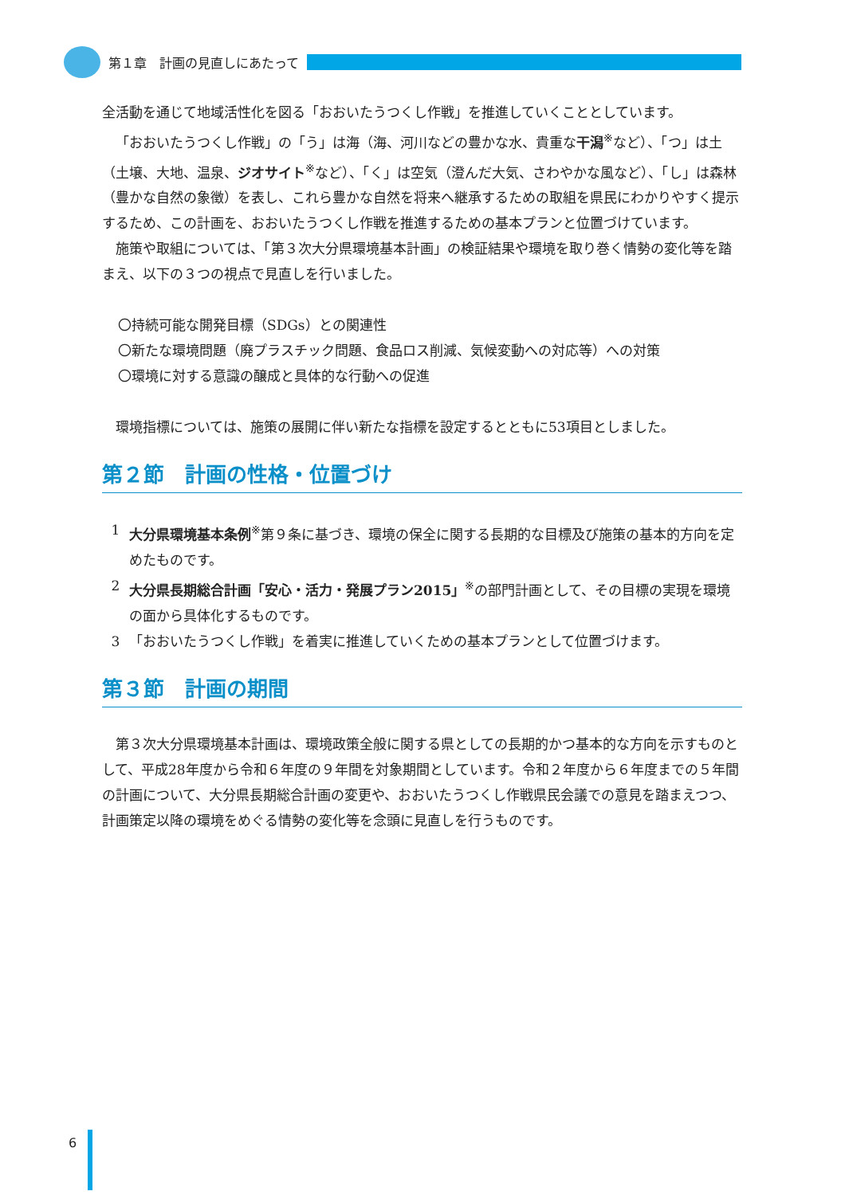第１章　計画の見直しにあたって
全活動を通じて地域活性化を図る「おおいたうつくし作戦」を推進していくこととしています。
「おおいたうつくし作戦」の「う」は海（海、河川などの豊かな水、貴重な干潟<sup>※</sup>など）、「つ」は土（土壌、大地、温泉、ジオサイト<sup>※</sup>など）、「く」は空気（澄んだ大気、さわやかな風など）、「し」は森林（豊かな自然の象徴）を表し、これら豊かな自然を将来へ継承するための取組を県民にわかりやすく提示するため、この計画を、おおいたうつくし作戦を推進するための基本プランと位置づけています。
施策や取組については、「第３次大分県環境基本計画」の検証結果や環境を取り巻く情勢の変化等を踏まえ、以下の３つの視点で見直しを行いました。
〇持続可能な開発目標（SDGs）との関連性
〇新たな環境問題（廃プラスチック問題、食品ロス削減、気候変動への対応等）への対策
〇環境に対する意識の醸成と具体的な行動への促進
環境指標については、施策の展開に伴い新たな指標を設定するとともに53項目としました。
第２節　計画の性格・位置づけ
1 大分県環境基本条例<sup>※</sup>第９条に基づき、環境の保全に関する長期的な目標及び施策の基本的方向を定めたものです。
2 大分県長期総合計画「安心・活力・発展プラン2015」<sup>※</sup>の部門計画として、その目標の実現を環境の面から具体化するものです。
3 「おおいたうつくし作戦」を着実に推進していくための基本プランとして位置づけます。
第３節　計画の期間
第３次大分県環境基本計画は、環境政策全般に関する県としての長期的かつ基本的な方向を示すものとして、平成28年度から令和６年度の９年間を対象期間としています。令和２年度から６年度までの５年間の計画について、大分県長期総合計画の変更や、おおいたうつくし作戦県民会議での意見を踏まえつつ、計画策定以降の環境をめぐる情勢の変化等を念頭に見直しを行うものです。
6